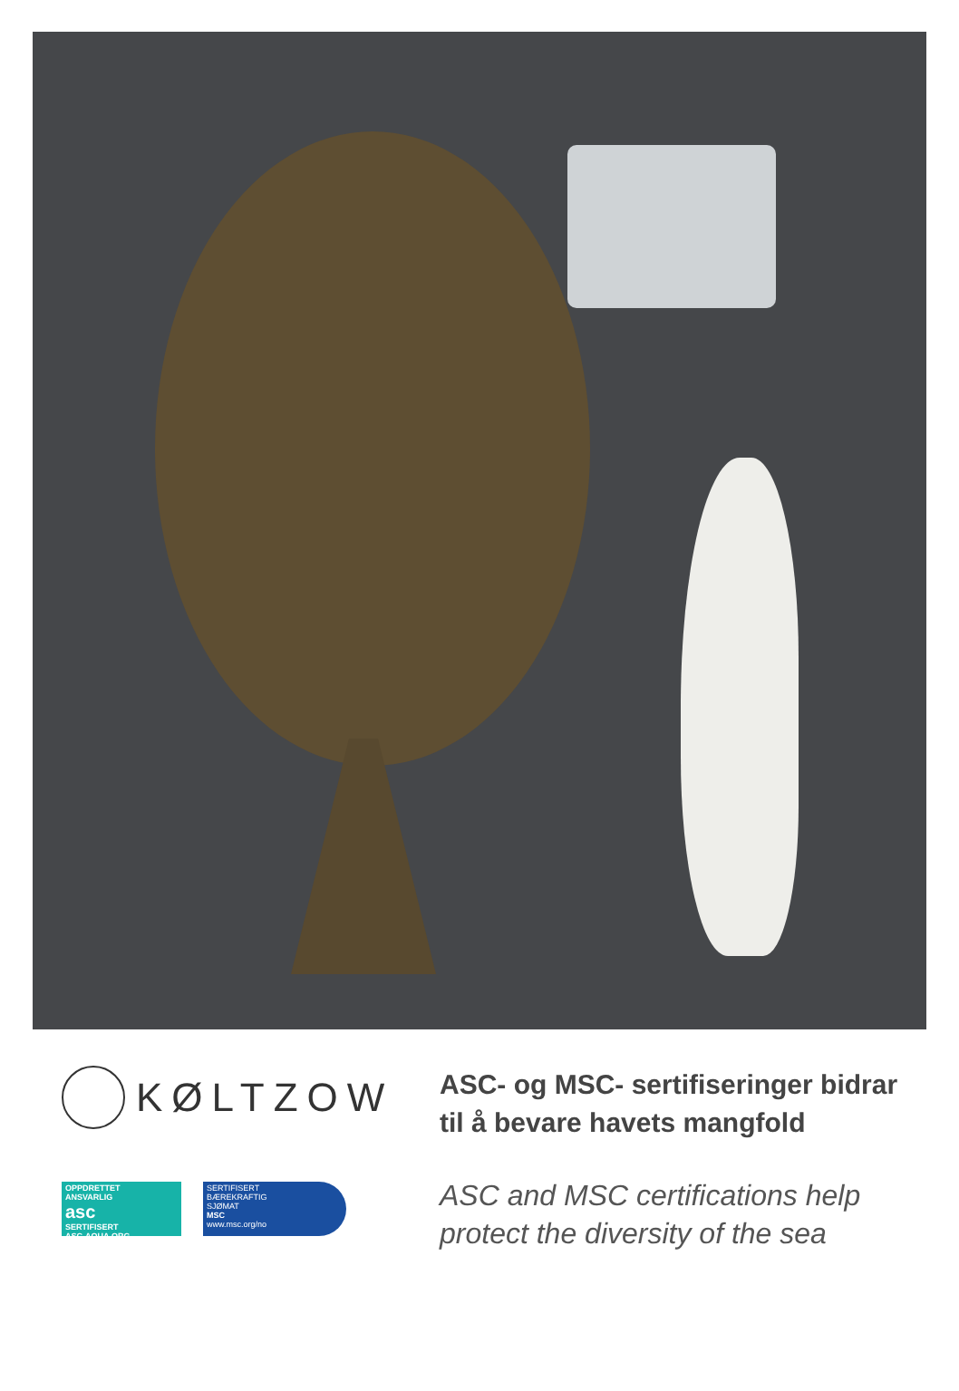KØLTZOW
OPPDRETTET
ANSVARLIG
asc
SERTIFISERT
ASC-AQUA.ORG
SERTIFISERT
BÆREKRAFTIG
SJØMAT
MSC
www.msc.org/no
ASC- og MSC- sertifiseringer bidrar
til å bevare havets mangfold
ASC and MSC certifications help
protect the diversity of the sea